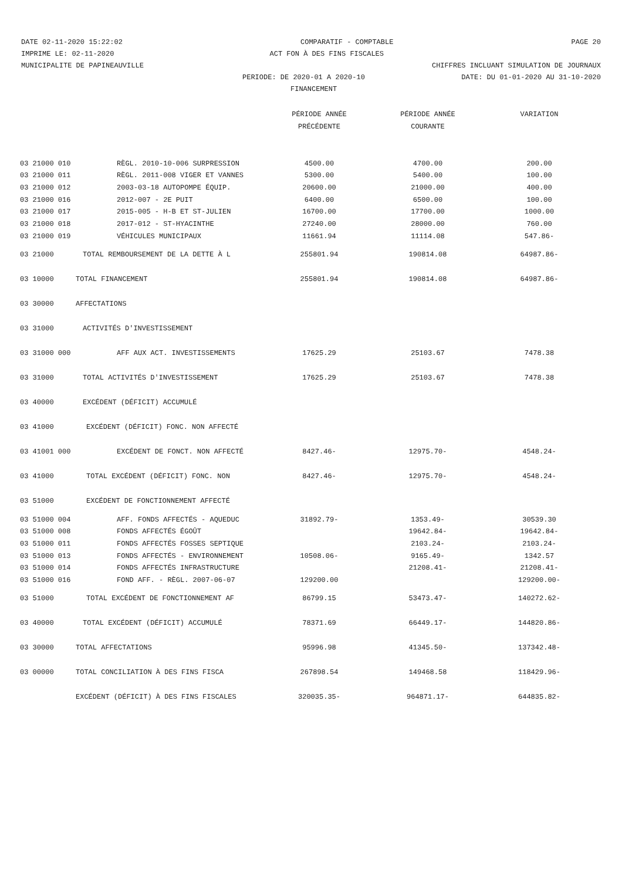DATE 02-11-2020 15:22:02 COMPARATIF - COMPTABLE PAGE 20
IMPRIME LE: 02-11-2020 ACT FON À DES FINS FISCALES
MUNICIPALITE DE PAPINEAUVILLE CHIFFRES INCLUANT SIMULATION DE JOURNAUX
PERIODE: DE 2020-01 A 2020-10 DATE: DU 01-01-2020 AU 31-10-2020
FINANCEMENT
| | | PÉRIODE ANNÉE | PÉRIODE ANNÉE | VARIATION |
| --- | --- | --- | --- | --- |
| | | PRÉCÉDENTE | COURANTE | |
| 03 21000 010 | RÈGL. 2010-10-006 SURPRESSION | 4500.00 | 4700.00 | 200.00 |
| 03 21000 011 | RÈGL. 2011-008 VIGER ET VANNES | 5300.00 | 5400.00 | 100.00 |
| 03 21000 012 | 2003-03-18 AUTOPOMPE ÉQUIP. | 20600.00 | 21000.00 | 400.00 |
| 03 21000 016 | 2012-007 - 2E PUIT | 6400.00 | 6500.00 | 100.00 |
| 03 21000 017 | 2015-005 - H-B ET ST-JULIEN | 16700.00 | 17700.00 | 1000.00 |
| 03 21000 018 | 2017-012 - ST-HYACINTHE | 27240.00 | 28000.00 | 760.00 |
| 03 21000 019 | VÉHICULES MUNICIPAUX | 11661.94 | 11114.08 | 547.86- |
| 03 21000 | TOTAL REMBOURSEMENT DE LA DETTE À L | 255801.94 | 190814.08 | 64987.86- |
| 03 10000 | TOTAL FINANCEMENT | 255801.94 | 190814.08 | 64987.86- |
| 03 30000 | AFFECTATIONS | | | |
| 03 31000 | ACTIVITÉS D'INVESTISSEMENT | | | |
| 03 31000 000 | AFF AUX ACT. INVESTISSEMENTS | 17625.29 | 25103.67 | 7478.38 |
| 03 31000 | TOTAL ACTIVITÉS D'INVESTISSEMENT | 17625.29 | 25103.67 | 7478.38 |
| 03 40000 | EXCÉDENT (DÉFICIT) ACCUMULÉ | | | |
| 03 41000 | EXCÉDENT (DÉFICIT) FONC. NON AFFECTÉ | | | |
| 03 41001 000 | EXCÉDENT DE FONCT. NON AFFECTÉ | 8427.46- | 12975.70- | 4548.24- |
| 03 41000 | TOTAL EXCÉDENT (DÉFICIT) FONC. NON | 8427.46- | 12975.70- | 4548.24- |
| 03 51000 | EXCÉDENT DE FONCTIONNEMENT AFFECTÉ | | | |
| 03 51000 004 | AFF. FONDS AFFECTÉS - AQUEDUC | 31892.79- | 1353.49- | 30539.30 |
| 03 51000 008 | FONDS AFFECTÉS ÉGOÛT | | 19642.84- | 19642.84- |
| 03 51000 011 | FONDS AFFECTÉS FOSSES SEPTIQUE | | 2103.24- | 2103.24- |
| 03 51000 013 | FONDS AFFECTÉS - ENVIRONNEMENT | 10508.06- | 9165.49- | 1342.57 |
| 03 51000 014 | FONDS AFFECTÉS INFRASTRUCTURE | | 21208.41- | 21208.41- |
| 03 51000 016 | FOND AFF. - RÈGL. 2007-06-07 | 129200.00 | | 129200.00- |
| 03 51000 | TOTAL EXCÉDENT DE FONCTIONNEMENT AF | 86799.15 | 53473.47- | 140272.62- |
| 03 40000 | TOTAL EXCÉDENT (DÉFICIT) ACCUMULÉ | 78371.69 | 66449.17- | 144820.86- |
| 03 30000 | TOTAL AFFECTATIONS | 95996.98 | 41345.50- | 137342.48- |
| 03 00000 | TOTAL CONCILIATION À DES FINS FISCA | 267898.54 | 149468.58 | 118429.96- |
| | EXCÉDENT (DÉFICIT) À DES FINS FISCALES | 320035.35- | 964871.17- | 644835.82- |